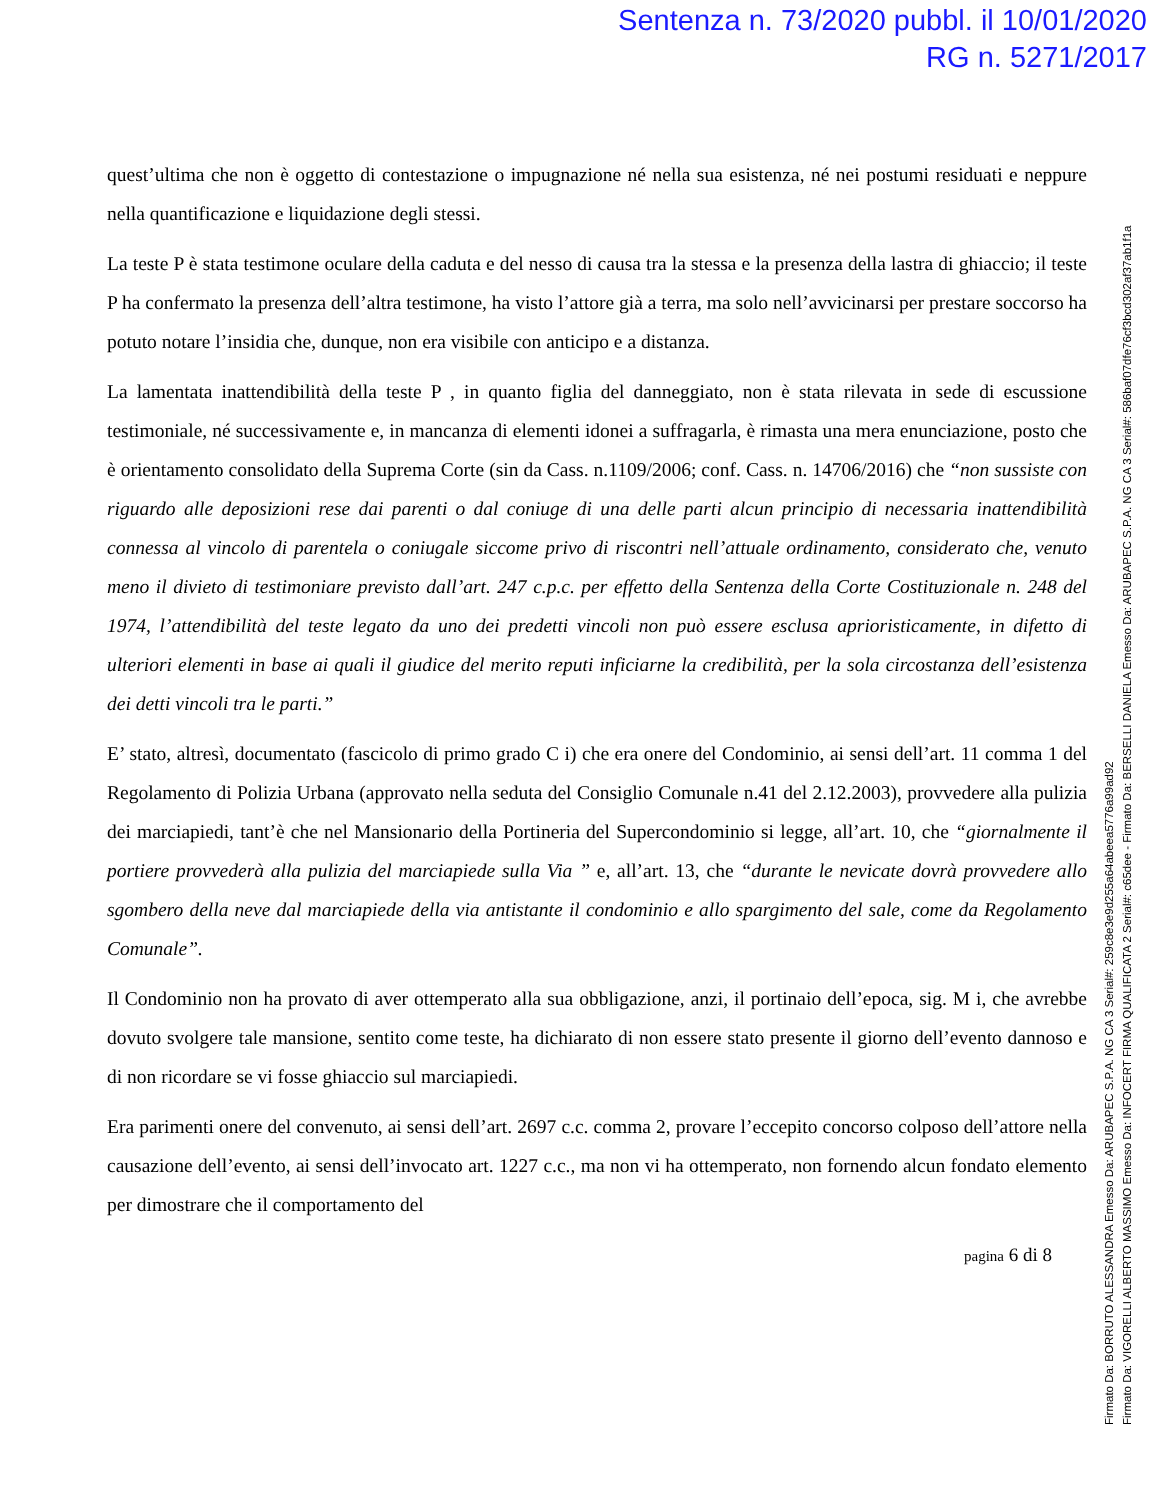Sentenza n. 73/2020 pubbl. il 10/01/2020
RG n. 5271/2017
quest’ultima che non è oggetto di contestazione o impugnazione né nella sua esistenza, né nei postumi residuati e neppure nella quantificazione e liquidazione degli stessi.
La teste P è stata testimone oculare della caduta e del nesso di causa tra la stessa e la presenza della lastra di ghiaccio; il teste P ha confermato la presenza dell’altra testimone, ha visto l’attore già a terra, ma solo nell’avvicinarsi per prestare soccorso ha potuto notare l’insidia che, dunque, non era visibile con anticipo e a distanza.
La lamentata inattendibilità della teste P , in quanto figlia del danneggiato, non è stata rilevata in sede di escussione testimoniale, né successivamente e, in mancanza di elementi idonei a suffragarla, è rimasta una mera enunciazione, posto che è orientamento consolidato della Suprema Corte (sin da Cass. n.1109/2006; conf. Cass. n. 14706/2016) che “non sussiste con riguardo alle deposizioni rese dai parenti o dal coniuge di una delle parti alcun principio di necessaria inattendibilità connessa al vincolo di parentela o coniugale siccome privo di riscontri nell’attuale ordinamento, considerato che, venuto meno il divieto di testimoniare previsto dall’art. 247 c.p.c. per effetto della Sentenza della Corte Costituzionale n. 248 del 1974, l’attendibilità del teste legato da uno dei predetti vincoli non può essere esclusa aprioristicamente, in difetto di ulteriori elementi in base ai quali il giudice del merito reputi inficiarne la credibilità, per la sola circostanza dell’esistenza dei detti vincoli tra le parti.”
E’ stato, altresì, documentato (fascicolo di primo grado C i) che era onere del Condominio, ai sensi dell’art. 11 comma 1 del Regolamento di Polizia Urbana (approvato nella seduta del Consiglio Comunale n.41 del 2.12.2003), provvedere alla pulizia dei marciapiedi, tant’è che nel Mansionario della Portineria del Supercondominio si legge, all’art. 10, che “giornalmente il portiere provvederà alla pulizia del marciapiede sulla Via ” e, all’art. 13, che “durante le nevicate dovrà provvedere allo sgombero della neve dal marciapiede della via antistante il condominio e allo spargimento del sale, come da Regolamento Comunale”.
Il Condominio non ha provato di aver ottemperato alla sua obbligazione, anzi, il portinaio dell’epoca, sig. M i, che avrebbe dovuto svolgere tale mansione, sentito come teste, ha dichiarato di non essere stato presente il giorno dell’evento dannoso e di non ricordare se vi fosse ghiaccio sul marciapiedi.
Era parimenti onere del convenuto, ai sensi dell’art. 2697 c.c. comma 2, provare l’eccepito concorso colposo dell’attore nella causazione dell’evento, ai sensi dell’invocato art. 1227 c.c., ma non vi ha ottemperato, non fornendo alcun fondato elemento per dimostrare che il comportamento del
pagina 6 di 8
Firmato Da: BORRUTO ALESSANDRA Emesso Da: ARUBAPEC S.P.A. NG CA 3 Serial#: 259c8e3e9d255a64abeea5776a99ad92
Firmato Da: VIGORELLI ALBERTO MASSIMO Emesso Da: INFOCERT FIRMA QUALIFICATA 2 Serial#: c65dee - Firmato Da: BERSELLI DANIELA Emesso Da: ARUBAPEC S.P.A. NG CA 3 Serial#: 586baf07dfe76cf3bcd302af37ab1f1a